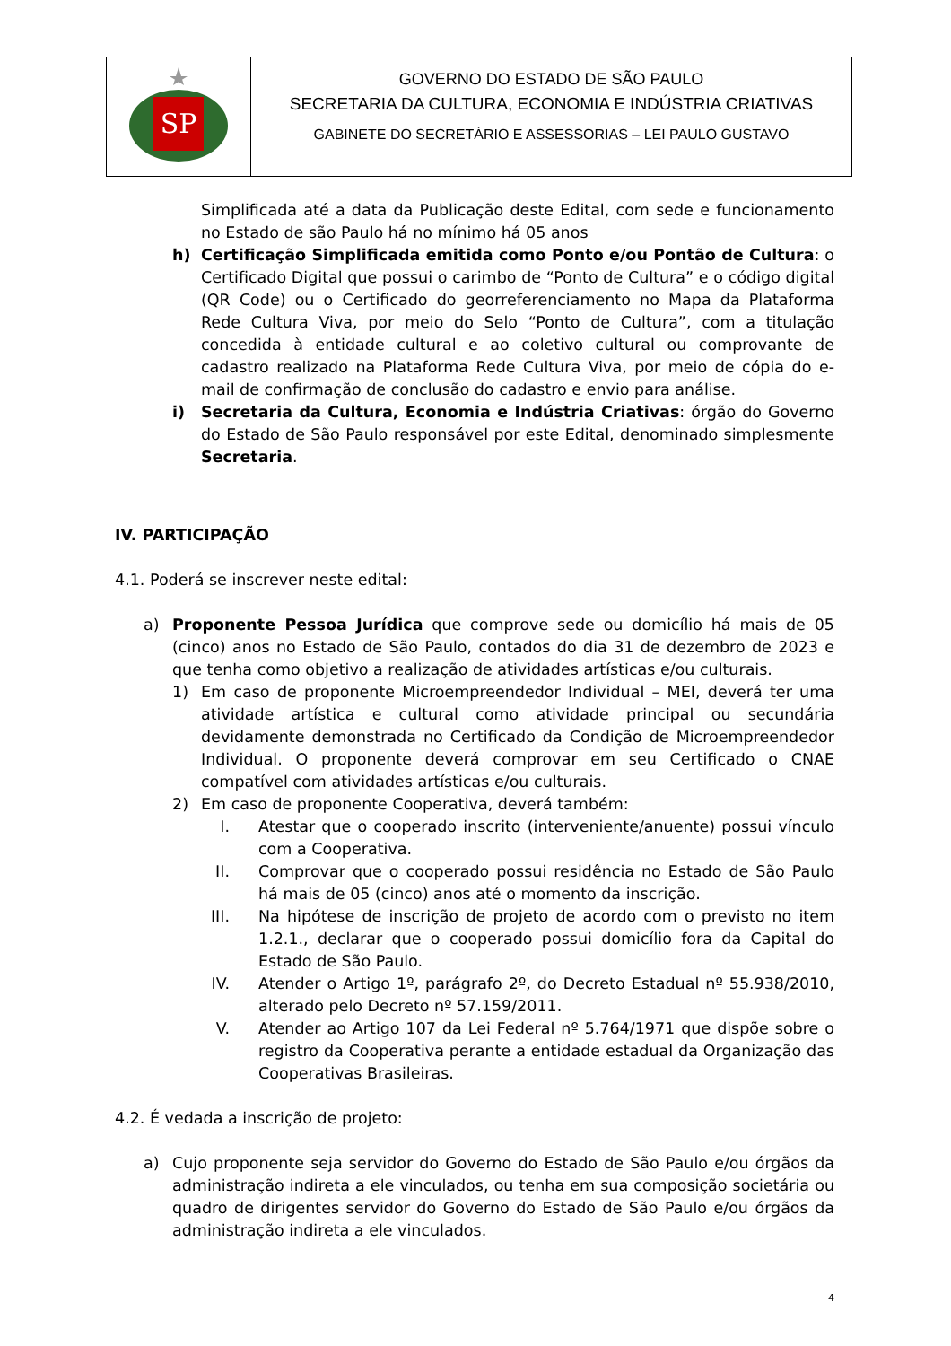SP
GOVERNO DO ESTADO DE SÃO PAULO
SECRETARIA DA CULTURA, ECONOMIA E INDÚSTRIA CRIATIVAS
GABINETE DO SECRETÁRIO E ASSESSORIAS – LEI PAULO GUSTAVO
Simplificada até a data da Publicação deste Edital, com sede e funcionamento no Estado de são Paulo há no mínimo há 05 anos
h) Certificação Simplificada emitida como Ponto e/ou Pontão de Cultura: o Certificado Digital que possui o carimbo de “Ponto de Cultura” e o código digital (QR Code) ou o Certificado do georreferenciamento no Mapa da Plataforma Rede Cultura Viva, por meio do Selo “Ponto de Cultura”, com a titulação concedida à entidade cultural e ao coletivo cultural ou comprovante de cadastro realizado na Plataforma Rede Cultura Viva, por meio de cópia do e-mail de confirmação de conclusão do cadastro e envio para análise.
i) Secretaria da Cultura, Economia e Indústria Criativas: órgão do Governo do Estado de São Paulo responsável por este Edital, denominado simplesmente Secretaria.
IV. PARTICIPAÇÃO
4.1. Poderá se inscrever neste edital:
a) Proponente Pessoa Jurídica que comprove sede ou domicílio há mais de 05 (cinco) anos no Estado de São Paulo, contados do dia 31 de dezembro de 2023 e que tenha como objetivo a realização de atividades artísticas e/ou culturais.
1) Em caso de proponente Microempreendedor Individual – MEI, deverá ter uma atividade artística e cultural como atividade principal ou secundária devidamente demonstrada no Certificado da Condição de Microempreendedor Individual. O proponente deverá comprovar em seu Certificado o CNAE compatível com atividades artísticas e/ou culturais.
2) Em caso de proponente Cooperativa, deverá também:
I. Atestar que o cooperado inscrito (interveniente/anuente) possui vínculo com a Cooperativa.
II. Comprovar que o cooperado possui residência no Estado de São Paulo há mais de 05 (cinco) anos até o momento da inscrição.
III. Na hipótese de inscrição de projeto de acordo com o previsto no item 1.2.1., declarar que o cooperado possui domicílio fora da Capital do Estado de São Paulo.
IV. Atender o Artigo 1º, parágrafo 2º, do Decreto Estadual nº 55.938/2010, alterado pelo Decreto nº 57.159/2011.
V. Atender ao Artigo 107 da Lei Federal nº 5.764/1971 que dispõe sobre o registro da Cooperativa perante a entidade estadual da Organização das Cooperativas Brasileiras.
4.2. É vedada a inscrição de projeto:
a) Cujo proponente seja servidor do Governo do Estado de São Paulo e/ou órgãos da administração indireta a ele vinculados, ou tenha em sua composição societária ou quadro de dirigentes servidor do Governo do Estado de São Paulo e/ou órgãos da administração indireta a ele vinculados.
4